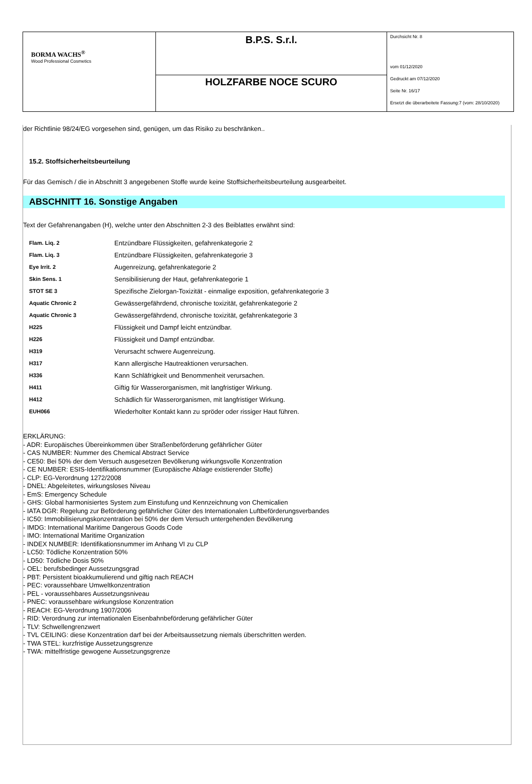| BORMA WACHS<sup>®</sup> Wood Professional Cosmetics | B.P.S. S.r.l. | Durchsicht Nr. 8 vom 01/12/2020 Gedruckt am 07/12/2020 Seite Nr. 16/17 Ersetzt die überarbeitete Fassung:7 (vom: 28/10/2020) |
| | HOLZFARBE NOCE SCURO | |
der Richtlinie 98/24/EG vorgesehen sind, genügen, um das Risiko zu beschränken..
15.2. Stoffsicherheitsbeurteilung
Für das Gemisch / die in Abschnitt 3 angegebenen Stoffe wurde keine Stoffsicherheitsbeurteilung ausgearbeitet.
ABSCHNITT 16. Sonstige Angaben
Text der Gefahrenangaben (H), welche unter den Abschnitten 2-3 des Beiblattes erwähnt sind:
| Flam. Liq. 2 | Entzündbare Flüssigkeiten, gefahrenkategorie 2 |
| Flam. Liq. 3 | Entzündbare Flüssigkeiten, gefahrenkategorie 3 |
| Eye Irrit. 2 | Augenreizung, gefahrenkategorie 2 |
| Skin Sens. 1 | Sensibilisierung der Haut, gefahrenkategorie 1 |
| STOT SE 3 | Spezifische Zielorgan-Toxizität - einmalige exposition, gefahrenkategorie 3 |
| Aquatic Chronic 2 | Gewässergefährdend, chronische toxizität, gefahrenkategorie 2 |
| Aquatic Chronic 3 | Gewässergefährdend, chronische toxizität, gefahrenkategorie 3 |
| H225 | Flüssigkeit und Dampf leicht entzündbar. |
| H226 | Flüssigkeit und Dampf entzündbar. |
| H319 | Verursacht schwere Augenreizung. |
| H317 | Kann allergische Hautreaktionen verursachen. |
| H336 | Kann Schläfrigkeit und Benommenheit verursachen. |
| H411 | Giftig für Wasserorganismen, mit langfristiger Wirkung. |
| H412 | Schädlich für Wasserorganismen, mit langfristiger Wirkung. |
| EUH066 | Wiederholter Kontakt kann zu spröder oder rissiger Haut führen. |
ERKLÄRUNG:
- ADR: Europäisches Übereinkommen über Straßenbeförderung gefährlicher Güter
- CAS NUMBER: Nummer des Chemical Abstract Service
- CE50: Bei 50% der dem Versuch ausgesetzen Bevölkerung wirkungsvolle Konzentration
- CE NUMBER: ESIS-Identifikationsnummer (Europäische Ablage existierender Stoffe)
- CLP: EG-Verordnung 1272/2008
- DNEL: Abgeleitetes, wirkungsloses Niveau
- EmS: Emergency Schedule
- GHS: Global harmonisiertes System zum Einstufung und Kennzeichnung von Chemicalien
- IATA DGR: Regelung zur Beförderung gefährlicher Güter des Internationalen Luftbeförderungsverbandes
- IC50: Immobilisierungskonzentration bei 50% der dem Versuch untergehenden Bevölkerung
- IMDG: International Maritime Dangerous Goods Code
- IMO: International Maritime Organization
- INDEX NUMBER: Identifikationsnummer im Anhang VI zu CLP
- LC50: Tödliche Konzentration 50%
- LD50: Tödliche Dosis 50%
- OEL: berufsbedinger Aussetzungsgrad
- PBT: Persistent bioakkumulierend und giftig nach REACH
- PEC: voraussehbare Umweltkonzentration
- PEL - voraussehbares Aussetzungsniveau
- PNEC: voraussehbare wirkungslose Konzentration
- REACH: EG-Verordnung 1907/2006
- RID: Verordnung zur internationalen Eisenbahnbeförderung gefährlicher Güter
- TLV: Schwellengrenzwert
- TVL CEILING: diese Konzentration darf bei der Arbeitsaussetzung niemals überschritten werden.
- TWA STEL: kurzfristige Aussetzungsgrenze
- TWA: mittelfristige gewogene Aussetzungsgrenze